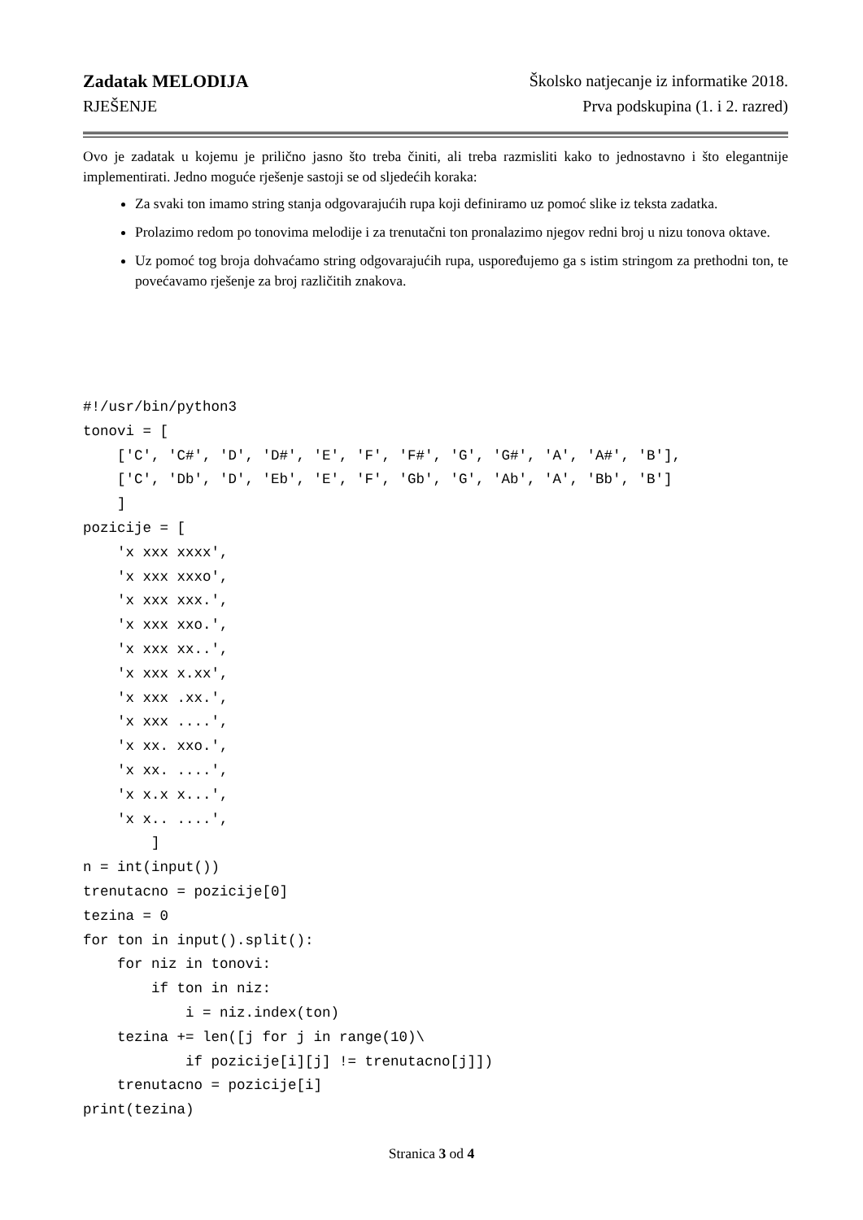Zadatak MELODIJA Školsko natjecanje iz informatike 2018.
RJEŠENJE Prva podskupina (1. i 2. razred)
Ovo je zadatak u kojemu je prilično jasno što treba činiti, ali treba razmisliti kako to jednostavno i što elegantnije implementirati. Jedno moguće rješenje sastoji se od sljedećih koraka:
Za svaki ton imamo string stanja odgovarajućih rupa koji definiramo uz pomoć slike iz teksta zadatka.
Prolazimo redom po tonovima melodije i za trenutačni ton pronalazimo njegov redni broj u nizu tonova oktave.
Uz pomoć tog broja dohvaćamo string odgovarajućih rupa, uspoređujemo ga s istim stringom za prethodni ton, te povećavamo rješenje za broj različitih znakova.
#!/usr/bin/python3
tonovi = [
    ['C', 'C#', 'D', 'D#', 'E', 'F', 'F#', 'G', 'G#', 'A', 'A#', 'B'],
    ['C', 'Db', 'D', 'Eb', 'E', 'F', 'Gb', 'G', 'Ab', 'A', 'Bb', 'B']
    ]
pozicije = [
    'x xxx xxxx',
    'x xxx xxxo',
    'x xxx xxx.',
    'x xxx xxo.',
    'x xxx xx..',
    'x xxx x.xx',
    'x xxx .xx.',
    'x xxx ....',
    'x xx. xxo.',
    'x xx. ....',
    'x x.x x...',
    'x x.. ....',
        ]
n = int(input())
trenutacno = pozicije[0]
tezina = 0
for ton in input().split():
    for niz in tonovi:
        if ton in niz:
            i = niz.index(ton)
    tezina += len([j for j in range(10)\
            if pozicije[i][j] != trenutacno[j]])
    trenutacno = pozicije[i]
print(tezina)
Stranica 3 od 4